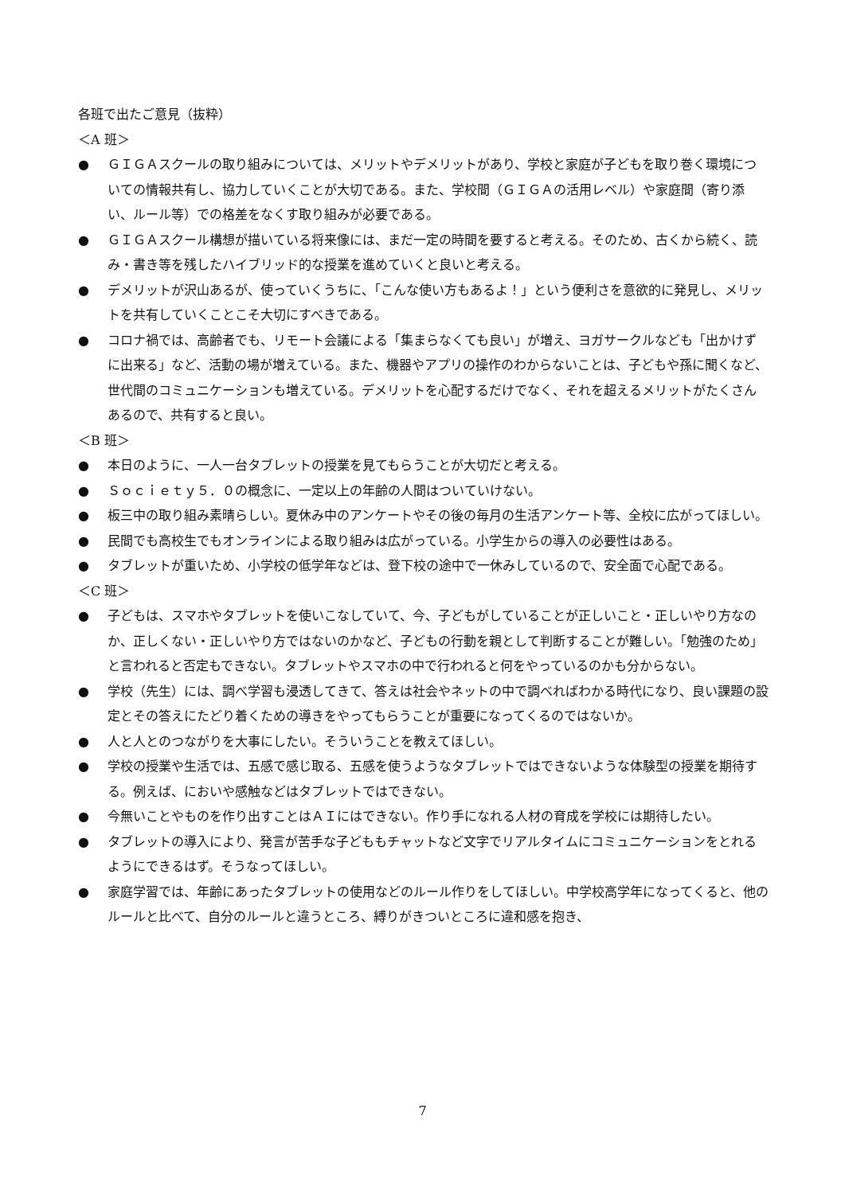各班で出たご意見（抜粋）
＜A 班＞
● ＧＩＧＡスクールの取り組みについては、メリットやデメリットがあり、学校と家庭が子どもを取り巻く環境についての情報共有し、協力していくことが大切である。また、学校間（ＧＩＧＡの活用レベル）や家庭間（寄り添い、ルール等）での格差をなくす取り組みが必要である。
● ＧＩＧＡスクール構想が描いている将来像には、まだ一定の時間を要すると考える。そのため、古くから続く、読み・書き等を残したハイブリッド的な授業を進めていくと良いと考える。
● デメリットが沢山あるが、使っていくうちに、「こんな使い方もあるよ！」という便利さを意欲的に発見し、メリットを共有していくことこそ大切にすべきである。
● コロナ禍では、高齢者でも、リモート会議による「集まらなくても良い」が増え、ヨガサークルなども「出かけずに出来る」など、活動の場が増えている。また、機器やアプリの操作のわからないことは、子どもや孫に聞くなど、世代間のコミュニケーションも増えている。デメリットを心配するだけでなく、それを超えるメリットがたくさんあるので、共有すると良い。
＜B 班＞
● 本日のように、一人一台タブレットの授業を見てもらうことが大切だと考える。
● Ｓｏｃｉｅｔｙ５．０の概念に、一定以上の年齢の人間はついていけない。
● 板三中の取り組み素晴らしい。夏休み中のアンケートやその後の毎月の生活アンケート等、全校に広がってほしい。
● 民間でも高校生でもオンラインによる取り組みは広がっている。小学生からの導入の必要性はある。
● タブレットが重いため、小学校の低学年などは、登下校の途中で一休みしているので、安全面で心配である。
＜C 班＞
● 子どもは、スマホやタブレットを使いこなしていて、今、子どもがしていることが正しいこと・正しいやり方なのか、正しくない・正しいやり方ではないのかなど、子どもの行動を親として判断することが難しい。「勉強のため」と言われると否定もできない。タブレットやスマホの中で行われると何をやっているのかも分からない。
● 学校（先生）には、調べ学習も浸透してきて、答えは社会やネットの中で調べればわかる時代になり、良い課題の設定とその答えにたどり着くための導きをやってもらうことが重要になってくるのではないか。
● 人と人とのつながりを大事にしたい。そういうことを教えてほしい。
● 学校の授業や生活では、五感で感じ取る、五感を使うようなタブレットではできないような体験型の授業を期待する。例えば、においや感触などはタブレットではできない。
● 今無いことやものを作り出すことはＡＩにはできない。作り手になれる人材の育成を学校には期待したい。
● タブレットの導入により、発言が苦手な子どももチャットなど文字でリアルタイムにコミュニケーションをとれるようにできるはず。そうなってほしい。
● 家庭学習では、年齢にあったタブレットの使用などのルール作りをしてほしい。中学校高学年になってくると、他のルールと比べて、自分のルールと違うところ、縛りがきついところに違和感を抱き、
7